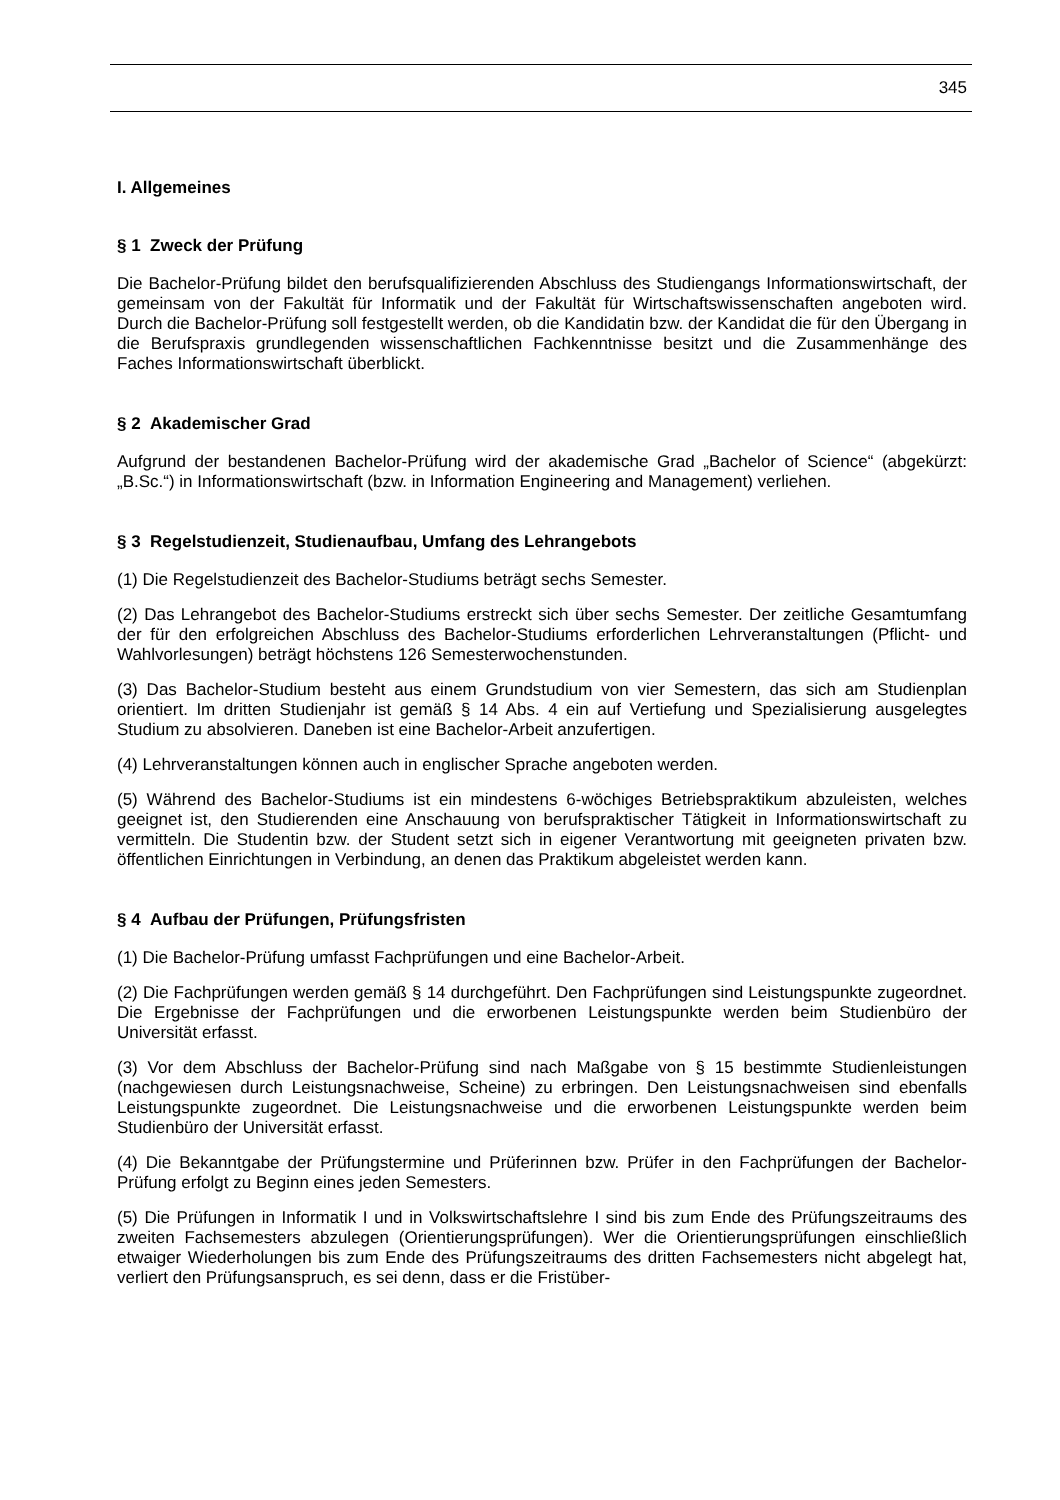345
I. Allgemeines
§ 1 Zweck der Prüfung
Die Bachelor-Prüfung bildet den berufsqualifizierenden Abschluss des Studiengangs Informationswirtschaft, der gemeinsam von der Fakultät für Informatik und der Fakultät für Wirtschaftswissenschaften angeboten wird. Durch die Bachelor-Prüfung soll festgestellt werden, ob die Kandidatin bzw. der Kandidat die für den Übergang in die Berufspraxis grundlegenden wissenschaftlichen Fachkenntnisse besitzt und die Zusammenhänge des Faches Informationswirtschaft überblickt.
§ 2 Akademischer Grad
Aufgrund der bestandenen Bachelor-Prüfung wird der akademische Grad „Bachelor of Science“ (abgekürzt: „B.Sc.“) in Informationswirtschaft (bzw. in Information Engineering and Management) verliehen.
§ 3 Regelstudienzeit, Studienaufbau, Umfang des Lehrangebots
(1) Die Regelstudienzeit des Bachelor-Studiums beträgt sechs Semester.
(2) Das Lehrangebot des Bachelor-Studiums erstreckt sich über sechs Semester. Der zeitliche Gesamtumfang der für den erfolgreichen Abschluss des Bachelor-Studiums erforderlichen Lehrveranstaltungen (Pflicht- und Wahlvorlesungen) beträgt höchstens 126 Semesterwochenstunden.
(3) Das Bachelor-Studium besteht aus einem Grundstudium von vier Semestern, das sich am Studienplan orientiert. Im dritten Studienjahr ist gemäß § 14 Abs. 4 ein auf Vertiefung und Spezialisierung ausgelegtes Studium zu absolvieren. Daneben ist eine Bachelor-Arbeit anzufertigen.
(4) Lehrveranstaltungen können auch in englischer Sprache angeboten werden.
(5) Während des Bachelor-Studiums ist ein mindestens 6-wöchiges Betriebspraktikum abzuleisten, welches geeignet ist, den Studierenden eine Anschauung von berufspraktischer Tätigkeit in Informationswirtschaft zu vermitteln. Die Studentin bzw. der Student setzt sich in eigener Verantwortung mit geeigneten privaten bzw. öffentlichen Einrichtungen in Verbindung, an denen das Praktikum abgeleistet werden kann.
§ 4 Aufbau der Prüfungen, Prüfungsfristen
(1) Die Bachelor-Prüfung umfasst Fachprüfungen und eine Bachelor-Arbeit.
(2) Die Fachprüfungen werden gemäß § 14 durchgeführt. Den Fachprüfungen sind Leistungspunkte zugeordnet. Die Ergebnisse der Fachprüfungen und die erworbenen Leistungspunkte werden beim Studienbüro der Universität erfasst.
(3) Vor dem Abschluss der Bachelor-Prüfung sind nach Maßgabe von § 15 bestimmte Studienleistungen (nachgewiesen durch Leistungsnachweise, Scheine) zu erbringen. Den Leistungsnachweisen sind ebenfalls Leistungspunkte zugeordnet. Die Leistungsnachweise und die erworbenen Leistungspunkte werden beim Studienbüro der Universität erfasst.
(4) Die Bekanntgabe der Prüfungstermine und Prüferinnen bzw. Prüfer in den Fachprüfungen der Bachelor-Prüfung erfolgt zu Beginn eines jeden Semesters.
(5) Die Prüfungen in Informatik I und in Volkswirtschaftslehre I sind bis zum Ende des Prüfungszeitraums des zweiten Fachsemesters abzulegen (Orientierungsprüfungen). Wer die Orientierungsprüfungen einschließlich etwaiger Wiederholungen bis zum Ende des Prüfungszeitraums des dritten Fachsemesters nicht abgelegt hat, verliert den Prüfungsanspruch, es sei denn, dass er die Fristüber-